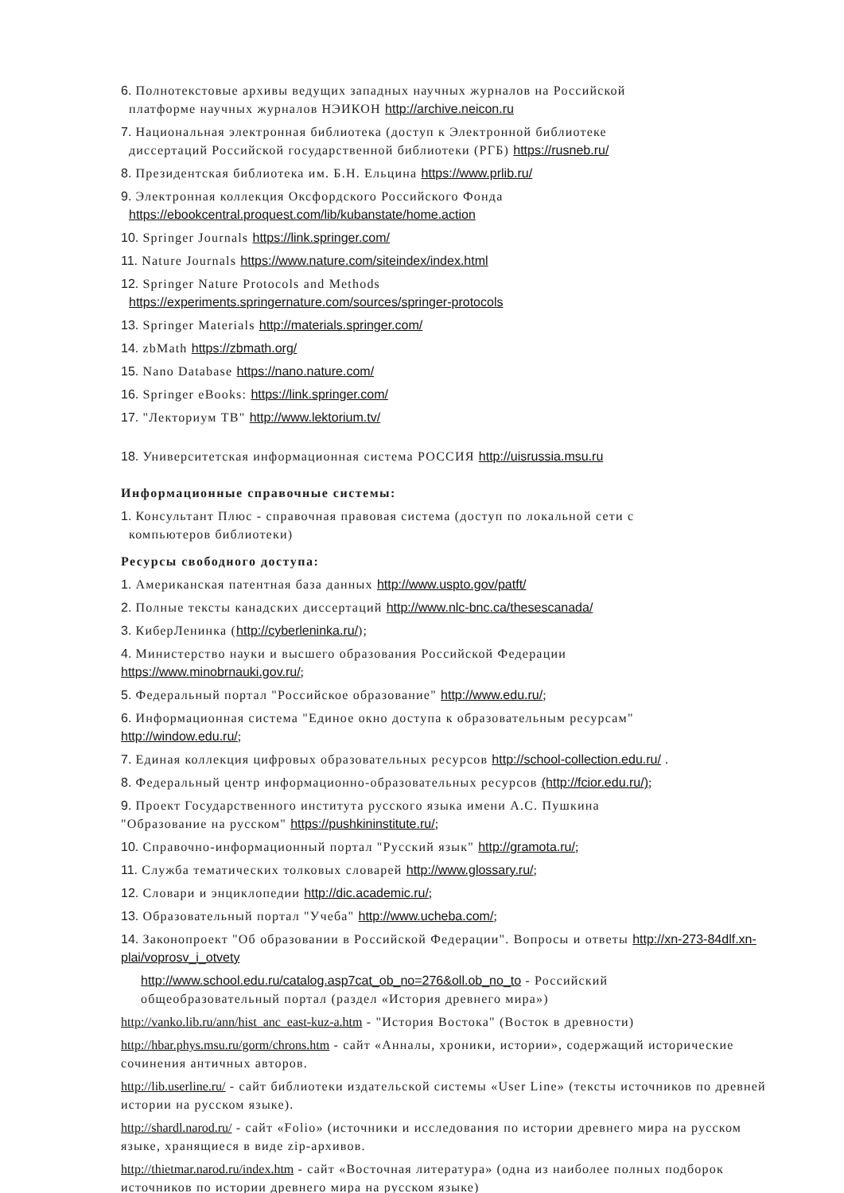6. Полнотекстовые архивы ведущих западных научных журналов на Российской
платформе научных журналов НЭИКОН http://archive.neicon.ru
7. Национальная электронная библиотека (доступ к Электронной библиотеке
диссертаций Российской государственной библиотеки (РГБ) https://rusneb.ru/
8. Президентская библиотека им. Б.Н. Ельцина https://www.prlib.ru/
9. Электронная коллекция Оксфордского Российского Фонда
https://ebookcentral.proquest.com/lib/kubanstate/home.action
10. Springer Journals https://link.springer.com/
11. Nature Journals https://www.nature.com/siteindex/index.html
12. Springer Nature Protocols and Methods
https://experiments.springernature.com/sources/springer-protocols
13. Springer Materials http://materials.springer.com/
14. zbMath https://zbmath.org/
15. Nano Database https://nano.nature.com/
16. Springer eBooks: https://link.springer.com/
17. "Лекториум ТВ" http://www.lektorium.tv/
18. Университетская информационная система РОССИЯ http://uisrussia.msu.ru
Информационные справочные системы:
1. Консультант Плюс - справочная правовая система (доступ по локальной сети с
компьютеров библиотеки)
Ресурсы свободного доступа:
1. Американская патентная база данных http://www.uspto.gov/patft/
2. Полные тексты канадских диссертаций http://www.nlc-bnc.ca/thesescanada/
3. КиберЛенинка (http://cyberleninka.ru/);
4. Министерство науки и высшего образования Российской Федерации
https://www.minobrnauki.gov.ru/;
5. Федеральный портал "Российское образование" http://www.edu.ru/;
6. Информационная система "Единое окно доступа к образовательным ресурсам"
http://window.edu.ru/;
7. Единая коллекция цифровых образовательных ресурсов http://school-collection.edu.ru/ .
8. Федеральный центр информационно-образовательных ресурсов (http://fcior.edu.ru/);
9. Проект Государственного института русского языка имени А.С. Пушкина
"Образование на русском" https://pushkininstitute.ru/;
10. Справочно-информационный портал "Русский язык" http://gramota.ru/;
11. Служба тематических толковых словарей http://www.glossary.ru/;
12. Словари и энциклопедии http://dic.academic.ru/;
13. Образовательный портал "Учеба" http://www.ucheba.com/;
14. Законопроект "Об образовании в Российской Федерации". Вопросы и ответы http://xn-273-84dlf.xn-plai/voprosv_i_otvety
http://www.school.edu.ru/catalog.asp7cat_ob_no=276&oll.ob_no_to - Российский
общеобразовательный портал (раздел «История древнего мира»)
http://vanko.lib.ru/ann/hist_anc_east-kuz-a.htm - "История Востока" (Восток в древности)
http://hbar.phys.msu.ru/gorm/chrons.htm - сайт «Анналы, хроники, истории», содержащий исторические сочинения античных авторов.
http://lib.userline.ru/ - сайт библиотеки издательской системы «User Line» (тексты источников по древней истории на русском языке).
http://shardl.narod.ru/ - сайт «Folio» (источники и исследования по истории древнего мира на русском языке, хранящиеся в виде zip-архивов.
http://thietmar.narod.ru/index.htm - сайт «Восточная литература» (одна из наиболее полных подборок источников по истории древнего мира на русском языке)